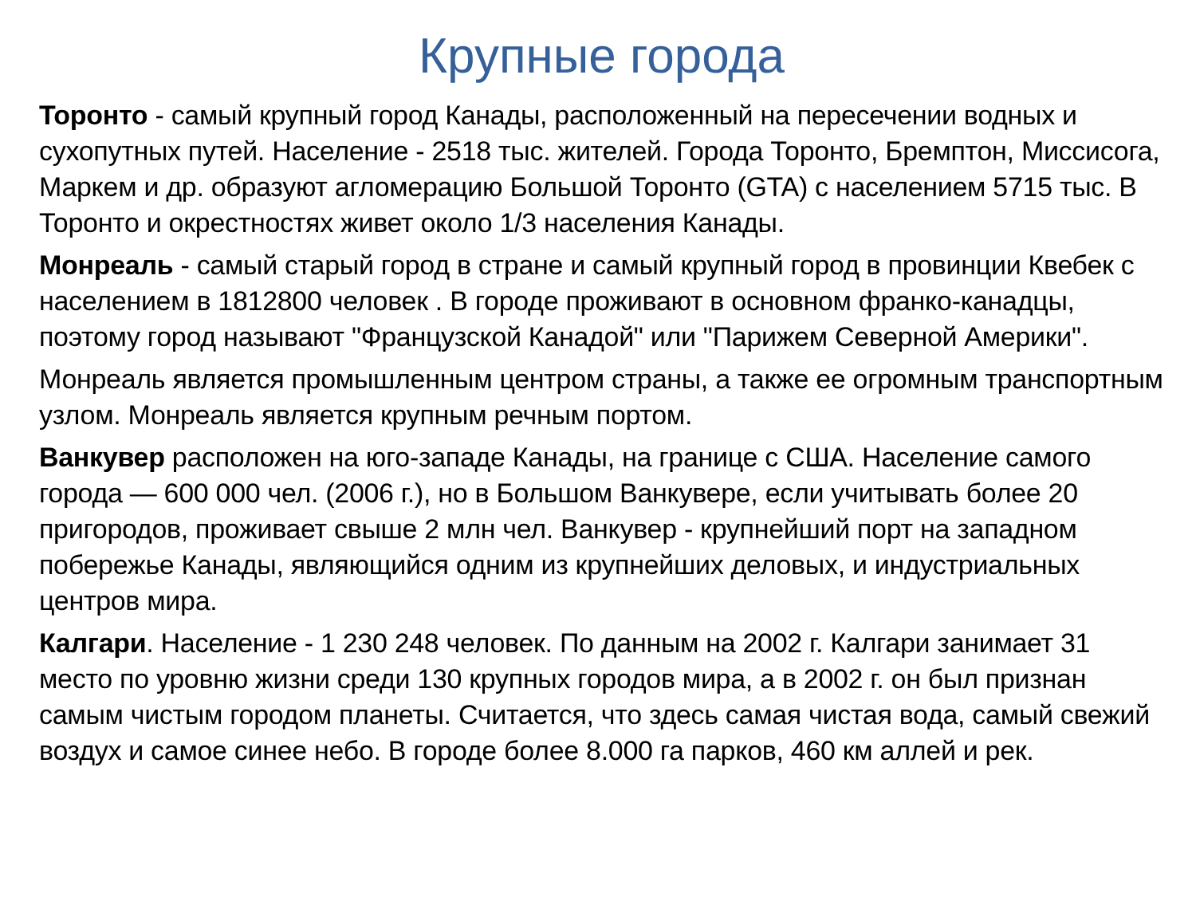Крупные города
Торонто - самый крупный город Канады, расположенный на пересечении водных и сухопутных путей. Население - 2518 тыс. жителей. Города Торонто, Бремптон, Миссисога, Маркем и др. образуют агломерацию Большой Торонто (GTA) с населением 5715 тыс. В Торонто и окрестностях живет около 1/3 населения Канады.
Монреаль - самый старый город в стране и самый крупный город в провинции Квебек с населением в 1812800 человек . В городе проживают в основном франко-канадцы, поэтому город называют "Французской Канадой" или "Парижем Северной Америки".
Монреаль является промышленным центром страны, а также ее огромным транспортным узлом. Монреаль является крупным речным портом.
Ванкувер расположен на юго-западе Канады, на границе с США. Население самого города — 600 000 чел. (2006 г.), но в Большом Ванкувере, если учитывать более 20 пригородов, проживает свыше 2 млн чел. Ванкувер - крупнейший порт на западном побережье Канады, являющийся одним из крупнейших деловых, и индустриальных центров мира.
Калгари. Население - 1 230 248 человек. По данным на 2002 г. Калгари занимает 31 место по уровню жизни среди 130 крупных городов мира, а в 2002 г. он был признан самым чистым городом планеты. Считается, что здесь самая чистая вода, самый свежий воздух и самое синее небо. В городе более 8.000 га парков, 460 км аллей и рек.